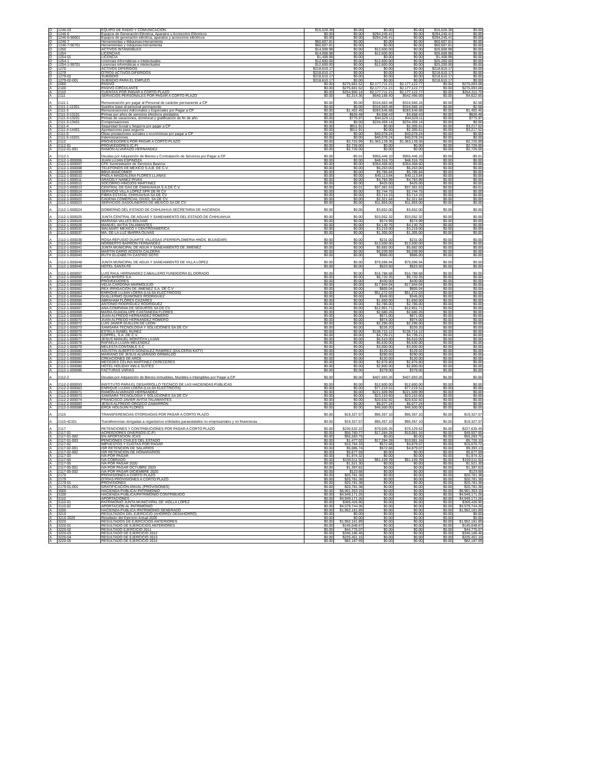| D | 1246-03 | EQUIPO DE RADIO Y COMUNICACIÓN | $15,528.38 | $0.00 | $0.00 | $0.00 | $15,528.38 | $0.00 |
| D | 1246-6 | Equipos de Generación Eléctrica, Aparatos y Accesorios Eléctricos | $0.00 | $0.00 | $294,245.41 | $0.00 | $294,245.41 | $0.00 |
| D | 1246-6-56601 | Equipos de generación eléctrica, aparatos y accesorios eléctricos | $0.00 | $0.00 | $294,245.41 | $0.00 | $294,245.41 | $0.00 |
| D | 1246-7 | Herramientas y Máquinas-Herramienta | $60,607.81 | $0.00 | $0.00 | $0.00 | $60,607.81 | $0.00 |
| D | 1246-7-56701 | Herramientas y máquinas-herramienta | $60,607.81 | $0.00 | $0.00 | $0.00 | $60,607.81 | $0.00 |
| D | 1250 | ACTIVOS INTANGIBLES | $14,008.98 | $0.00 | $12,600.00 | $0.00 | $26,608.98 | $0.00 |
| D | 1254 | LICENCIAS | $14,008.98 | $0.00 | $12,600.00 | $0.00 | $26,608.98 | $0.00 |
| D | 1254-01 | LICENCIA | $1,408.98 | $0.00 | $0.00 | $0.00 | $1,408.98 | $0.00 |
| D | 1254-1 | Licencias Informáticas e Intelectuales | $12,600.00 | $0.00 | $12,600.00 | $0.00 | $25,200.00 | $0.00 |
| D | 1254-1-59701 | Licencias informáticas e intelectuales | $12,600.00 | $0.00 | $12,600.00 | $0.00 | $25,200.00 | $0.00 |
| D | 1270 | ACTIVOS DIFERIDOS | $218,610.17 | $0.00 | $0.00 | $0.00 | $218,610.17 | $0.00 |
| D | 1279 | OTROS ACTIVOS DIFERIDOS | $218,610.17 | $0.00 | $0.00 | $0.00 | $218,610.17 | $0.00 |
| D | 1279-02 | SUBSIDIO | $218,610.17 | $0.00 | $0.00 | $0.00 | $218,610.17 | $0.00 |
| D | 1279-02-001 | SUBSIDIO PARA EL EMPLEO | $218,610.17 | $0.00 | $0.00 | $0.00 | $218,610.17 | $0.00 |
| A | 2000 | PASIVO | $0.00 | $275,681.52 | $2,177,711.21 | $2,177,122.77 | $0.00 | $275,093.08 |
| A | 2100 | PASIVO CIRCULANTE | $0.00 | $275,681.52 | $2,177,711.21 | $2,177,122.77 | $0.00 | $275,093.08 |
| A | 2110 | CUENTAS POR PAGAR A CORTO PLAZO | $0.00 | $254,900.14 | $2,177,711.21 | $2,177,122.77 | $0.00 | $254,311.70 |
| A | 2111 | SERVICIOS PERSONALES POR PAGAR A CORTO PLAZO | $0.00 | $2,314.36 | $640,188.40 | $642,496.69 | $0.00 | $4,622.65 |
| A | 2111-1 | Remuneración por pagar al Personal de carácter permanente a CP | $0.00 | $0.00 | $316,563.48 | $316,566.16 | $0.00 | $2.68 |
| A | 2111-1-11301 | Sueldos base al personal permanente | $0.00 | $0.00 | $316,563.48 | $316,566.16 | $0.00 | $2.68 |
| A | 2111-3 | Remuneraciones Adicionales y Especiales por Pagar a CP | $0.00 | $1,402.45 | $283,546.68 | $283,546.68 | $0.00 | $1,402.45 |
| A | 2111-3-13101 | Primas por años de servicios efectivos prestados | $0.00 | $626.48 | $4,558.43 | $4,558.43 | $0.00 | $626.48 |
| A | 2111-3-13201 | Primas de vacaciones, dominical y gratificación de fin de año | $0.00 | $775.97 | $44,529.11 | $44,529.11 | $0.00 | $775.97 |
| A | 2111-3-13401 | Compensaciones | $0.00 | $0.00 | $234,459.14 | $234,459.14 | $0.00 | $0.00 |
| A | 2111-4 | Seguridad Social y Seguros por pagar a CP | $0.00 | $911.91 | $0.00 | $2,305.61 | $0.00 | $3,217.52 |
| A | 2111-4-14401 | Aportaciones para seguros | $0.00 | $911.91 | $0.00 | $2,305.61 | $0.00 | $3,217.52 |
| A | 2111-5 | Otras prestaciones sociales y económicas por pagar a CP | $0.00 | $0.00 | $40,078.24 | $40,078.24 | $0.00 | $0.00 |
| A | 2111-5-15201 | Indemnizaciones | $0.00 | $0.00 | $40,078.24 | $40,078.24 | $0.00 | $0.00 |
| A | 2112 | PROVEEDORES POR PAGAR A CORTO PLAZO | $0.00 | $2,725.99 | $1,363,139.36 | $1,363,139.36 | $0.00 | $2,725.99 |
| A | 2112-01 | PROVEEDORES (C.P) | $0.00 | $2,726.00 | $0.00 | $0.00 | $0.00 | $2,726.00 |
| A | 2112-01-001 | RAMON ALVARADO HERNANDEZ | $0.00 | $2,726.00 | $0.00 | $0.00 | $0.00 | $2,726.00 |
| A | 2112-1 | Deudas por Adquisición de Bienes y Contratación de Servicios por Pagar a CP | $0.00 | -$0.01 | $955,446.10 | $955,446.10 | $0.00 | -$0.01 |
| A | 2112-1-000006 | JUAN LUJAN ESPINOZA | $0.00 | $0.00 | $48,316.70 | $48,316.70 | $0.00 | $0.00 |
| A | 2112-1-000007 | CFE Suministrador de Servicios Basicos | $0.00 | $0.00 | $354,458.60 | $354,458.60 | $0.00 | $0.00 |
| A | 2112-1-000008 | TELEFONOS DE MEXICO S.A.B. DE C.V. | $0.00 | $0.00 | $6,263.00 | $6,263.00 | $0.00 | $0.00 |
| A | 2112-1-000009 | BBVA BANCOMER | $0.00 | $0.00 | $5,785.84 | $5,785.84 | $0.00 | $0.00 |
| A | 2112-1-000010 | PAOLA MAGDALENA FLORES LLANAS | $0.00 | $0.00 | $40,113.84 | $40,113.84 | $0.00 | $0.00 |
| A | 2112-1-000011 | ARACELY NAÑEZ RIVAS | $0.00 | $0.00 | $4,783.99 | $4,783.99 | $0.00 | $0.00 |
| A | 2112-1-000012 | SOCORRO HINOJOS MARTINEZ | $0.00 | $0.00 | $425.00 | $425.00 | $0.00 | $0.00 |
| A | 2112-1-000013 | CENTRAL DE GAS DE CHIHUAHUA S.A.DE C.V. | $0.00 | -$0.01 | $37,381.63 | $37,381.63 | $0.00 | -$0.01 |
| A | 2112-1-000014 | SERVICIO VILLA LOPEZ SPR DE RI CV | $0.00 | $0.00 | $2,744.75 | $2,744.75 | $0.00 | $0.00 |
| A | 2112-1-000020 | FIBRA ESTATAL CHIHUAHUA SA DE CV | $0.00 | $0.00 | $3,714.15 | $3,714.15 | $0.00 | $0.00 |
| A | 2112-1-000022 | CADENA COMERCIAL OXXO, SA DE CV | $0.00 | $0.00 | $2,321.64 | $2,321.64 | $0.00 | $0.00 |
| A | 2112-1-000023 | SERVICIOS GASOLINEROS DE MEXICO SA DE CV | $0.00 | $0.00 | $11,965.00 | $11,965.00 | $0.00 | $0.00 |
| A | 2112-1-000024 | GOBIERNO DEL ESTADO DE CHIHUAHUA SECRETARIA DE HACIENDA | $0.00 | $0.00 | $3,652.00 | $3,652.00 | $0.00 | $0.00 |
| A | 2112-1-000025 | JUNTA CENTRAL DE AGUAS Y SANEAMIENTO DEL ESTADO DE CHIHUAHUA | $0.00 | $0.00 | $33,052.32 | $33,052.32 | $0.00 | $0.00 |
| A | 2112-1-000026 | MARIANA VALLES BOLIVAR | $0.00 | $0.00 | $574.99 | $574.99 | $0.00 | $0.00 |
| A | 2112-1-000028 | MANUEL AVITIA TALAMANTES | $0.00 | $0.00 | $4,130.76 | $4,130.76 | $0.00 | $0.00 |
| A | 2112-1-000032 | WALMART MEXICO Y CENTROAMERICA | $0.00 | $0.00 | $3,219.00 | $3,219.00 | $0.00 | $0.00 |
| A | 2112-1-000037 | MA. DE LA LUZ IBARRA OLIVAS | $0.00 | $0.00 | $1,305.00 | $1,305.00 | $0.00 | $0.00 |
| A | 2112-1-000038 | ROSA REFUGIO DUARTE VILLEGAS (FERREPLOMERIA HNOS. BUJAIDAR) | $0.00 | $0.00 | $231.00 | $231.00 | $0.00 | $0.00 |
| A | 2112-1-000040 | NORBERTO BARRON FERNANDEZ | $0.00 | $0.00 | $13,500.00 | $13,500.00 | $0.00 | $0.00 |
| A | 2112-1-000041 | JUNTA MUNICIPAL DE AGUA Y SANEAMIENTO DE JIMENEZ | $0.00 | $0.00 | $5,682.00 | $5,682.00 | $0.00 | $0.00 |
| A | 2112-1-000043 | MARTIN DARIO ACOSTA CALDERA | $0.00 | $0.00 | $6,039.99 | $6,039.99 | $0.00 | $0.00 |
| A | 2112-1-000045 | RUTH ELIZABETH CASTRO SOTO | $0.00 | $0.00 | $986.00 | $986.00 | $0.00 | $0.00 |
| A | 2112-1-000048 | JUNTA MUNICIPAL DE AGUA Y SANEAMIENTO DE VILLA LOPEZ | $0.00 | $0.00 | $79,596.94 | $79,596.94 | $0.00 | $0.00 |
| A | 2112-1-000049 | HOTEL SANTA FE | $0.00 | $0.00 | $523.50 | $523.50 | $0.00 | $0.00 |
| A | 2112-1-000057 | LUIS RAUL HERNANDEZ CABALLERO FUNDIDORA EL DORADO | $0.00 | $0.00 | $16,788.68 | $16,788.68 | $0.00 | $0.00 |
| A | 2112-1-000058 | CASA MYERS S.A | $0.00 | $0.00 | $6,720.35 | $6,720.35 | $0.00 | $0.00 |
| A | 2112-1-000059 | PROVEEDORES | $0.00 | $0.00 | $430.00 | $430.00 | $0.00 | $0.00 |
| A | 2112-1-000060 | VELIA CARDONA MARMOLEJO | $0.00 | $0.00 | $17,944.04 | $17,944.04 | $0.00 | $0.00 |
| A | 2112-1-000062 | REX IRRIGACION DE JIMENEZ S.A. DE C.V | $0.00 | $0.00 | $805.04 | $805.04 | $0.00 | $0.00 |
| A | 2112-1-000063 | ENRIQUE LUJAN LOERA (LULSA ELECTRICOS) | $0.00 | $0.00 | $51,272.03 | $51,272.03 | $0.00 | $0.00 |
| A | 2112-1-000064 | GUILLERMO QUIÑONES RODRIGUEZ | $0.00 | $0.00 | $345.00 | $345.00 | $0.00 | $0.00 |
| A | 2112-1-000065 | ABRAHAM FLORES CAZARES | $0.00 | $0.00 | $1,650.00 | $1,650.00 | $0.00 | $0.00 |
| A | 2112-1-000066 | ANTONIO RODRIGUEZ RODRIGUEZ | $0.00 | $0.00 | $2,786.00 | $2,786.00 | $0.00 | $0.00 |
| A | 2112-1-000067 | ANA COMPAÑIA DE SEGUROS SA DE CV | $0.00 | $0.00 | $12,901.71 | $12,901.71 | $0.00 | $0.00 |
| A | 2112-1-000068 | MARIA GUADALUPE CASTAÑEDA FLORES | $0.00 | $0.00 | $2,680.26 | $2,680.26 | $0.00 | $0.00 |
| A | 2112-1-000069 | JUAN ALFREDO HERNANDEZ ROMERO | $0.00 | $0.00 | $671.00 | $671.00 | $0.00 | $0.00 |
| A | 2112-1-000070 | JUAN ALFREDO HERNANDEZ ROMERO | $0.00 | $0.00 | $974.00 | $974.00 | $0.00 | $0.00 |
| A | 2112-1-000072 | LUIS JAVIER GUILLEN DE LEON | $0.00 | $0.00 | $2,295.00 | $2,295.00 | $0.00 | $0.00 |
| A | 2112-1-000073 | SAMSARA TECNOLOGIA Y SOLUCIONES SA DE CV | $0.00 | $0.00 | $226.20 | $226.20 | $0.00 | $0.00 |
| A | 2112-1-000075 | ESTELA ISABEL NUÑEZ | $0.00 | $0.00 | $138,715.12 | $138,715.12 | $0.00 | $0.00 |
| A | 2112-1-000076 | COPPEL, S.A. DE C.V. | $0.00 | $0.00 | $4,739.21 | $4,739.21 | $0.00 | $0.00 |
| A | 2112-1-000077 | JESUS MANUEL MONTOYA LUJAN | $0.00 | $0.00 | $6,510.00 | $6,510.00 | $0.00 | $0.00 |
| A | 2112-1-000078 | RAFAELA LUJAN MELENDEZ | $0.00 | $0.00 | $6,630.00 | $6,630.00 | $0.00 | $0.00 |
| A | 2112-1-000079 | MELESTA CONTABLE S.C | $0.00 | $0.00 | $3,000.00 | $3,000.00 | $0.00 | $0.00 |
| A | 2112-1-000080 | AGUSTIN ALBERTO GONZALEZ RAMIREZ (DULCERIA KATY) | $0.00 | $0.00 | $129.02 | $129.02 | $0.00 | $0.00 |
| A | 2112-1-000081 | MARIANO DE JESUS ALVARADO GRIMALDO | $0.00 | $0.00 | $290.00 | $290.00 | $0.00 | $0.00 |
| A | 2112-1-000082 | CREACIONES DE ARCE | $0.00 | $0.00 | $120.00 | $120.00 | $0.00 | $0.00 |
| A | 2112-1-000084 | MECEDES CELINA MARTINEZ CERECERES | $0.00 | $0.00 | $2,876.80 | $2,876.80 | $0.00 | $0.00 |
| A | 2112-1-000085 | HOTEL HOLIDAY INN & SUITES | $0.00 | $0.00 | $2,800.00 | $2,800.00 | $0.00 | $0.00 |
| A | 2112-1-000086 | FACTURAS VARIAS | $0.00 | $0.00 | $379.00 | $379.00 | $0.00 | $0.00 |
| A | 2112-2 | Deudas por Adquisición de Bienes Inmuebles, Muebles e Intangibles por Pagar a CP | $0.00 | $0.00 | $407,693.26 | $407,693.26 | $0.00 | $0.00 |
| A | 2112-2-000053 | INSTITUTO PARA EL DESARROLLO TECNICO DE LAS HACIENDAS PUBLICAS | $0.00 | $0.00 | $12,600.00 | $12,600.00 | $0.00 | $0.00 |
| A | 2112-2-000063 | ENRIQUE LUJAN LOERA (LULSA ELECTRICOS) | $0.00 | $0.00 | $77,219.51 | $77,219.51 | $0.00 | $0.00 |
| A | 2112-2-000071 | RAMON ALVARADO HERNANDEZ | $0.00 | $0.00 | $221,509.99 | $221,509.99 | $0.00 | $0.00 |
| A | 2112-2-000073 | SAMSARA TECNOLOGIA Y SOLUCIONES SA DE CV | $0.00 | $0.00 | $23,153.60 | $23,153.60 | $0.00 | $0.00 |
| A | 2112-2-000074 | FRANCISCO JAVIER AVITIA TALAMANTES | $0.00 | $0.00 | $20,632.92 | $20,632.92 | $0.00 | $0.00 |
| A | 2112-2-000083 | JESUS ALFREDO OROZCO ZAMARRON | $0.00 | $0.00 | $6,077.24 | $6,077.24 | $0.00 | $0.00 |
| A | 2112-2-000088 | ERCK HOLGUIN FLORES | $0.00 | $0.00 | $46,500.00 | $46,500.00 | $0.00 | $0.00 |
| A | 2115 | TRANSFERENCIAS OTORGADAS POR PAGAR A CORTO PLAZO | $0.00 | $19,327.57 | $95,357.10 | $95,357.10 | $0.00 | $19,327.57 |
| A | 2115-42101 | Transferencias otorgadas a organismos entidades paraestatales no empresariales y no financieras | $0.00 | $19,327.57 | $95,357.10 | $95,357.10 | $0.00 | $19,327.57 |
| A | 2117 | RETENCIONES Y CONTRIBUCIONES POR PAGAR A CORTO PLAZO | $0.00 | $230,532.22 | $79,026.35 | $76,129.62 | $0.00 | $227,635.49 |
| A | 2117-01 | ACREEDORES DIVERSOS (C.P.) | $0.00 | $56,760.77 | $17,284.28 | $10,081.16 | $0.00 | $49,557.65 |
| A | 2117-01-002 | 5% APORTACION JCAS | $0.00 | $55,283.75 | $0.00 | $0.00 | $0.00 | $55,283.75 |
| A | 2117-01-003 | PENCIONES CIVILES DEL ESTADO | $0.00 | $1,477.02 | $17,284.28 | $10,081.16 | $0.00 | -$5,726.10 |
| A | 2117-02 | IMPUESTOS Y CUOTAS POR PAGAR | $0.00 | $10,764.33 | $572.68 | $4,879.07 | $0.00 | $15,070.72 |
| A | 2117-02-001 | ISR RETENCION DE SALARIOS | $0.00 | $5,086.74 | $572.68 | $4,879.07 | $0.00 | $9,393.13 |
| A | 2117-02-002 | ISR RETENCION DE HONARARIOS | $0.00 | $5,677.59 | $0.00 | $0.00 | $0.00 | $5,677.59 |
| A | 2117-03 | IVA POR PAGAR | $0.00 | $1,974.32 | $0.00 | $0.00 | $0.00 | $1,974.32 |
| A | 2117-04 | IVA COBRADO | $0.00 | $159,511.50 | $61,169.39 | $61,169.39 | $0.00 | $159,511.50 |
| A | 2117-05 | IVA POR PAGAR 2020 | $0.00 | $1,521.30 | $0.00 | $0.00 | $0.00 | $1,521.30 |
| A | 2117-05-001 | IVA POR PAGAR OCTUBRE 2020 | $0.00 | $1,397.62 | $0.00 | $0.00 | $0.00 | $1,397.62 |
| A | 2117-05-002 | IVA POR PAGAR DICIEMBRE 2020 | $0.00 | $123.68 | $0.00 | $0.00 | $0.00 | $123.68 |
| A | 2170 | PROVISIONES A CORTO PLAZO | $0.00 | $20,781.38 | $0.00 | $0.00 | $0.00 | $20,781.38 |
| A | 2179 | OTRAS PROVISIONES A CORTO PLAZO | $0.00 | $20,781.38 | $0.00 | $0.00 | $0.00 | $20,781.38 |
| A | 2179-01 | PROVISIONES | $0.00 | $20,781.38 | $0.00 | $0.00 | $0.00 | $20,781.38 |
| A | 2179-01-001 | GRATIFICACION ANUAL (PROVISIONES) | $0.00 | $20,781.38 | $0.00 | $0.00 | $0.00 | $20,781.38 |
| A | 3000 | HACIENDA PÚBLICA/ PATRIMONIO | $0.00 | $6,901,353.15 | $0.00 | $0.00 | $0.00 | $6,901,353.15 |
| A | 3100 | HACIENDA PÚBLICA/PATRIMONIO CONTRIBUIDO | $0.00 | $4,949,171.26 | $0.00 | $0.00 | $0.00 | $4,949,171.26 |
| A | 3110 | APORTACIONES | $0.00 | $4,949,171.26 | $0.00 | $0.00 | $0.00 | $4,949,171.26 |
| A | 3110-01 | PATRIMONIO JUNTA MUNICVIPAL DE VIOLLA LOPEZ | $0.00 | $369,426.90 | $0.00 | $0.00 | $0.00 | $369,426.90 |
| A | 3110-02 | APORTACION AL PATRIMONIO | $0.00 | $4,579,744.36 | $0.00 | $0.00 | $0.00 | $4,579,744.36 |
| A | 3200 | HACIENDA PÚBLICA /PATRIMONIO GENERADO | $0.00 | $1,952,181.89 | $0.00 | $0.00 | $0.00 | $1,952,181.89 |
| A | 3210 | RESULTADOS DEL EJERCICIO (AHORRO/ DESAHORRO) | $0.00 | $0.00 | $0.00 | $0.00 | $0.00 | $0.00 |
| A | 3210-2020 | Resultado del Ejercicio Actual 2020 | $0.00 | $0.00 | $0.00 | $0.00 | $0.00 | $0.00 |
| A | 3220 | RESULTADOS DE EJERCICIOS ANTERIORES | $0.00 | $1,952,181.89 | $0.00 | $0.00 | $0.00 | $1,952,181.89 |
| A | 3220-01 | RESULTADO DE EJERCICIOS ANTERIORES | $0.00 | $145,048.67 | $0.00 | $0.00 | $0.00 | $145,048.67 |
| A | 3220-02 | RESULTADO EJERCICIO 2011 | $0.00 | $44,775.07 | $0.00 | $0.00 | $0.00 | $44,775.07 |
| A | 3220-03 | RESULTADO DE EJERCICIO 2012 | $0.00 | $346,186.46 | $0.00 | $0.00 | $0.00 | $346,186.46 |
| A | 3220-04 | RESULTADO DE EJERCICIO 2013 | $0.00 | $225,451.15 | $0.00 | $0.00 | $0.00 | $225,451.15 |
| A | 3220-05 | RESULTADO DE EJERCICIO 2014 | $0.00 | $82,187.69 | $0.00 | $0.00 | $0.00 | $82,187.69 |